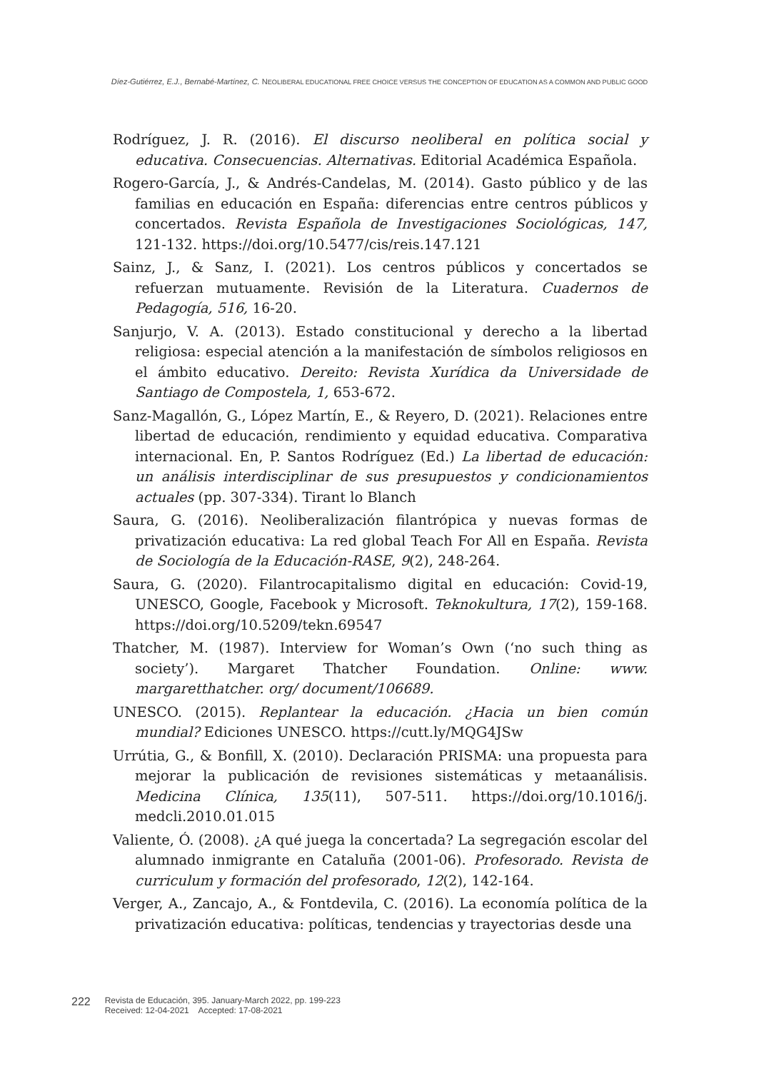Díez-Gutiérrez, E.J., Bernabé-Martínez, C. NEOLIBERAL EDUCATIONAL FREE CHOICE VERSUS THE CONCEPTION OF EDUCATION AS A COMMON AND PUBLIC GOOD
Rodríguez, J. R. (2016). El discurso neoliberal en política social y educativa. Consecuencias. Alternativas. Editorial Académica Española.
Rogero-García, J., & Andrés-Candelas, M. (2014). Gasto público y de las familias en educación en España: diferencias entre centros públicos y concertados. Revista Española de Investigaciones Sociológicas, 147, 121-132. https://doi.org/10.5477/cis/reis.147.121
Sainz, J., & Sanz, I. (2021). Los centros públicos y concertados se refuerzan mutuamente. Revisión de la Literatura. Cuadernos de Pedagogía, 516, 16-20.
Sanjurjo, V. A. (2013). Estado constitucional y derecho a la libertad religiosa: especial atención a la manifestación de símbolos religiosos en el ámbito educativo. Dereito: Revista Xurídica da Universidade de Santiago de Compostela, 1, 653-672.
Sanz-Magallón, G., López Martín, E., & Reyero, D. (2021). Relaciones entre libertad de educación, rendimiento y equidad educativa. Comparativa internacional. En, P. Santos Rodríguez (Ed.) La libertad de educación: un análisis interdisciplinar de sus presupuestos y condicionamientos actuales (pp. 307-334). Tirant lo Blanch
Saura, G. (2016). Neoliberalización filantrópica y nuevas formas de privatización educativa: La red global Teach For All en España. Revista de Sociología de la Educación-RASE, 9(2), 248-264.
Saura, G. (2020). Filantrocapitalismo digital en educación: Covid-19, UNESCO, Google, Facebook y Microsoft. Teknokultura, 17(2), 159-168. https://doi.org/10.5209/tekn.69547
Thatcher, M. (1987). Interview for Woman’s Own (‘no such thing as society’). Margaret Thatcher Foundation. Online: www. margaretthatcher. org/ document/106689.
UNESCO. (2015). Replantear la educación. ¿Hacia un bien común mundial? Ediciones UNESCO. https://cutt.ly/MQG4JSw
Urrútia, G., & Bonfill, X. (2010). Declaración PRISMA: una propuesta para mejorar la publicación de revisiones sistemáticas y metaanálisis. Medicina Clínica, 135(11), 507-511. https://doi.org/10.1016/j. medcli.2010.01.015
Valiente, Ó. (2008). ¿A qué juega la concertada? La segregación escolar del alumnado inmigrante en Cataluña (2001-06). Profesorado. Revista de curriculum y formación del profesorado, 12(2), 142-164.
Verger, A., Zancajo, A., & Fontdevila, C. (2016). La economía política de la privatización educativa: políticas, tendencias y trayectorias desde una
222 Revista de Educación, 395. January-March 2022, pp. 199-223
Received: 12-04-2021 Accepted: 17-08-2021